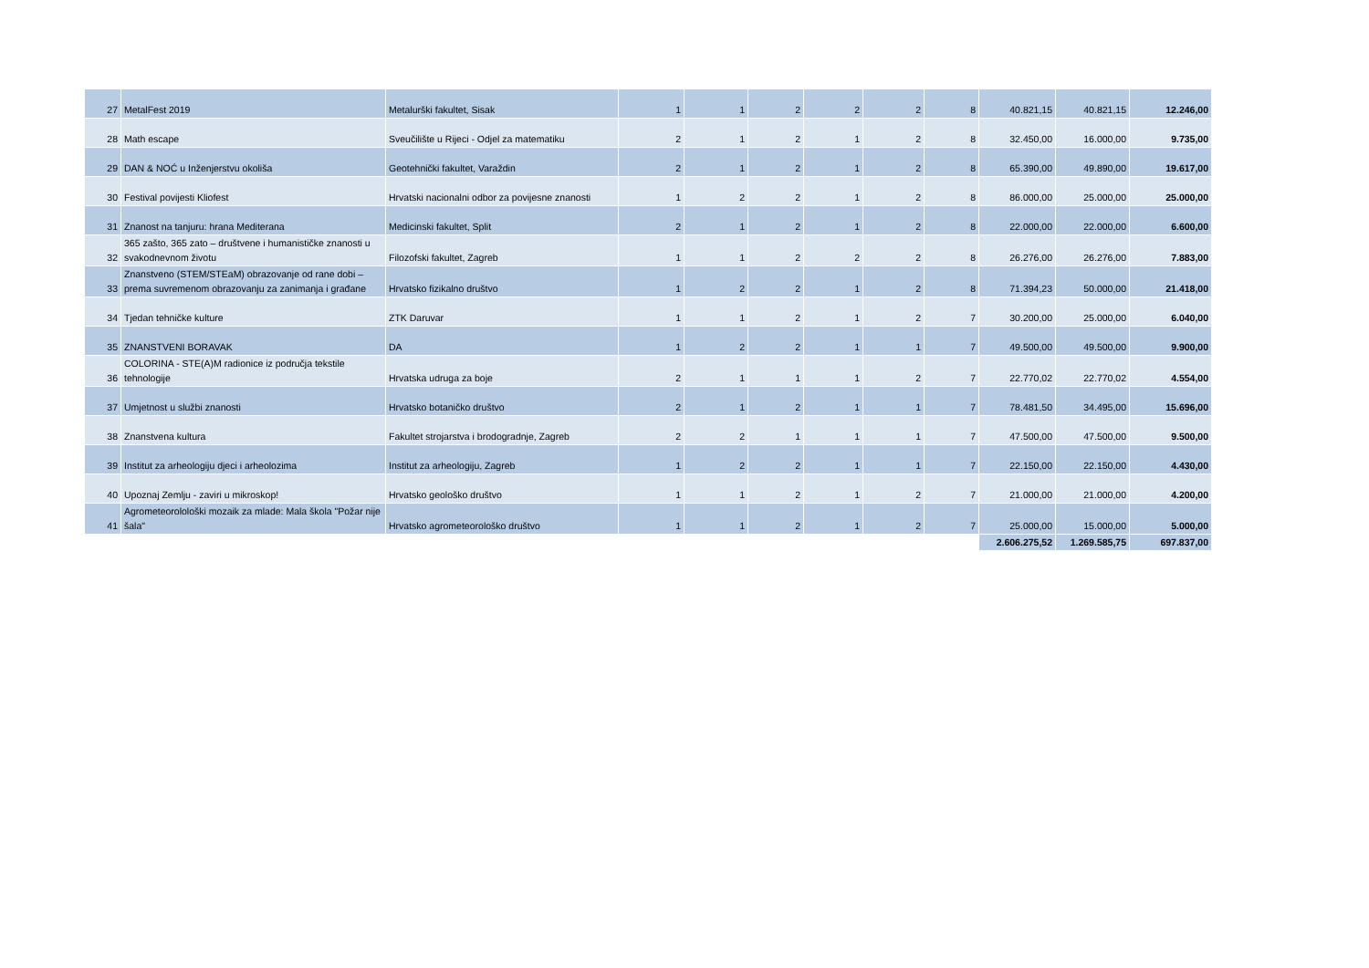| 27 | MetalFest 2019 | Metalurški fakultet, Sisak | 1 | 1 | 2 | 2 | 2 | 8 | 40.821,15 | 40.821,15 | 12.246,00 |
| 28 | Math escape | Sveučilište u Rijeci - Odjel za matematiku | 2 | 1 | 2 | 1 | 2 | 8 | 32.450,00 | 16.000,00 | 9.735,00 |
| 29 | DAN & NOĆ u Inženjerstvu okoliša | Geotehnički fakultet, Varaždin | 2 | 1 | 2 | 1 | 2 | 8 | 65.390,00 | 49.890,00 | 19.617,00 |
| 30 | Festival povijesti Kliofest | Hrvatski nacionalni odbor za povijesne znanosti | 1 | 2 | 2 | 1 | 2 | 8 | 86.000,00 | 25.000,00 | 25.000,00 |
| 31 | Znanost na tanjuru: hrana Mediterana | Medicinski fakultet, Split | 2 | 1 | 2 | 1 | 2 | 8 | 22.000,00 | 22.000,00 | 6.600,00 |
| 32 | 365 zašto, 365 zato – društvene i humanističke znanosti u svakodnevnom životu | Filozofski fakultet, Zagreb | 1 | 1 | 2 | 2 | 2 | 8 | 26.276,00 | 26.276,00 | 7.883,00 |
| 33 | Znanstveno (STEM/STEaM) obrazovanje od rane dobi – prema suvremenom obrazovanju za zanimanja i građane | Hrvatsko fizikalno društvo | 1 | 2 | 2 | 1 | 2 | 8 | 71.394,23 | 50.000,00 | 21.418,00 |
| 34 | Tjedan tehničke kulture | ZTK Daruvar | 1 | 1 | 2 | 1 | 2 | 7 | 30.200,00 | 25.000,00 | 6.040,00 |
| 35 | ZNANSTVENI BORAVAK | DA | 1 | 2 | 2 | 1 | 1 | 7 | 49.500,00 | 49.500,00 | 9.900,00 |
| 36 | COLORINA - STE(A)M radionice iz područja tekstile tehnologije | Hrvatska udruga za boje | 2 | 1 | 1 | 1 | 2 | 7 | 22.770,02 | 22.770,02 | 4.554,00 |
| 37 | Umjetnost u službi znanosti | Hrvatsko botaničko društvo | 2 | 1 | 2 | 1 | 1 | 7 | 78.481,50 | 34.495,00 | 15.696,00 |
| 38 | Znanstvena kultura | Fakultet strojarstva i brodogradnje, Zagreb | 2 | 2 | 1 | 1 | 1 | 7 | 47.500,00 | 47.500,00 | 9.500,00 |
| 39 | Institut za arheologiju djeci i arheolozima | Institut za arheologiju, Zagreb | 1 | 2 | 2 | 1 | 1 | 7 | 22.150,00 | 22.150,00 | 4.430,00 |
| 40 | Upoznaj Zemlju - zaviri u mikroskop! | Hrvatsko geološko društvo | 1 | 1 | 2 | 1 | 2 | 7 | 21.000,00 | 21.000,00 | 4.200,00 |
| 41 | Agrometeorolološki mozaik za mlade: Mala škola "Požar nije šala" | Hrvatsko agrometeorološko društvo | 1 | 1 | 2 | 1 | 2 | 7 | 25.000,00 | 15.000,00 | 5.000,00 |
| | | | | | | | | | 2.606.275,52 | 1.269.585,75 | 697.837,00 |